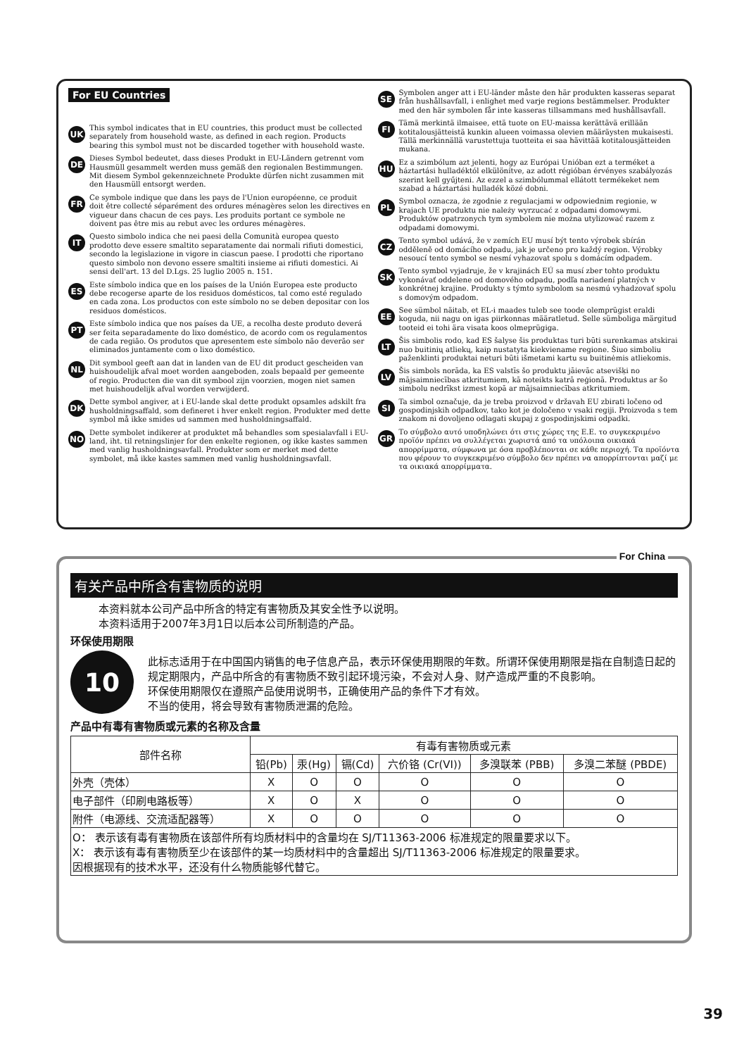For EU Countries
UK
This symbol indicates that in EU countries, this product must be collected separately from household waste, as defined in each region. Products bearing this symbol must not be discarded together with household waste.
DE
Dieses Symbol bedeutet, dass dieses Produkt in EU-Ländern getrennt vom Hausmüll gesammelt werden muss gemäß den regionalen Bestimmungen. Mit diesem Symbol gekennzeichnete Produkte dürfen nicht zusammen mit den Hausmüll entsorgt werden.
FR
Ce symbole indique que dans les pays de l'Union européenne, ce produit doit être collecté séparément des ordures ménagères selon les directives en vigueur dans chacun de ces pays. Les produits portant ce symbole ne doivent pas être mis au rebut avec les ordures ménagères.
IT
Questo simbolo indica che nei paesi della Comunità europea questo prodotto deve essere smaltito separatamente dai normali rifiuti domestici, secondo la legislazione in vigore in ciascun paese. I prodotti che riportano questo simbolo non devono essere smaltiti insieme ai rifiuti domestici. Ai sensi dell'art. 13 del D.Lgs. 25 luglio 2005 n. 151.
ES
Este símbolo indica que en los países de la Unión Europea este producto debe recogerse aparte de los residuos domésticos, tal como esté regulado en cada zona. Los productos con este símbolo no se deben depositar con los residuos domésticos.
PT
Este símbolo indica que nos países da UE, a recolha deste produto deverá ser feita separadamente do lixo doméstico, de acordo com os regulamentos de cada região. Os produtos que apresentem este símbolo não deverão ser eliminados juntamente com o lixo doméstico.
NL
Dit symbool geeft aan dat in landen van de EU dit product gescheiden van huishoudelijk afval moet worden aangeboden, zoals bepaald per gemeente of regio. Producten die van dit symbool zijn voorzien, mogen niet samen met huishoudelijk afval worden verwijderd.
DK
Dette symbol angiver, at i EU-lande skal dette produkt opsamles adskilt fra husholdningsaffald, som defineret i hver enkelt region. Produkter med dette symbol må ikke smides ud sammen med husholdningsaffald.
NO
Dette symbolet indikerer at produktet må behandles som spesialavfall i EU-land, iht. til retningslinjer for den enkelte regionen, og ikke kastes sammen med vanlig husholdningsavfall. Produkter som er merket med dette symbolet, må ikke kastes sammen med vanlig husholdningsavfall.
SE
Symbolen anger att i EU-länder måste den här produkten kasseras separat från hushållsavfall, i enlighet med varje regions bestämmelser. Produkter med den här symbolen får inte kasseras tillsammans med hushållsavfall.
FI
Tämä merkintä ilmaisee, että tuote on EU-maissa kerättävä erillään kotitalousjätteistä kunkin alueen voimassa olevien määräysten mukaisesti. Tällä merkinnällä varustettuja tuotteita ei saa hävittää kotitalousjätteiden mukana.
HU
Ez a szimbólum azt jelenti, hogy az Európai Unióban ezt a terméket a háztartási hulladéktól elkülönítve, az adott régióban érvényes szabályozás szerint kell gyűjteni. Az ezzel a szimbólummal ellátott termékeket nem szabad a háztartási hulladék közé dobni.
PL
Symbol oznacza, że zgodnie z regulacjami w odpowiednim regionie, w krajach UE produktu nie należy wyrzucać z odpadami domowymi. Produktów opatrzonych tym symbolem nie można utylizować razem z odpadami domowymi.
CZ
Tento symbol udává, že v zemích EU musí být tento výrobek sbírán odděleně od domácího odpadu, jak je určeno pro každý region. Výrobky nesoucí tento symbol se nesmí vyhazovat spolu s domácím odpadem.
SK
Tento symbol vyjadruje, že v krajinách EÚ sa musí zber tohto produktu vykonávať oddelene od domového odpadu, podľa nariadení platných v konkrétnej krajine. Produkty s týmto symbolom sa nesmú vyhadzovať spolu s domovým odpadom.
EE
See sümbol näitab, et EL-i maades tuleb see toode olemprügist eraldi koguda, nii nagu on igas piirkonnas määratletud. Selle sümboliga märgitud tooteid ei tohi ära visata koos olmeprügiga.
LT
Šis simbolis rodo, kad ES šalyse šis produktas turi būti surenkamas atskirai nuo buitinių atliekų, kaip nustatyta kiekviename regione. Šiuo simboliu paženklinti produktai neturi būti išmetami kartu su buitinėmis atliekomis.
LV
Šis simbols norāda, ka ES valstīs šo produktu jāievāc atsevišķi no mājsaimniecības atkritumiem, kā noteikts katrā reģionā. Produktus ar šo simbolu nedrīkst izmest kopā ar mājsaimniecības atkritumiem.
SI
Ta simbol označuje, da je treba proizvod v državah EU zbirati ločeno od gospodinjskih odpadkov, tako kot je določeno v vsaki regiji. Proizvoda s tem znakom ni dovoljeno odlagati skupaj z gospodinjskimi odpadki.
GR
Το σύμβολο αυτό υποδηλώνει ότι στις χώρες της Ε.Ε. το συγκεκριμένο προϊόν πρέπει να συλλέγεται χωριστά από τα υπόλοιπα οικιακά απορρίμματα, σύμφωνα με όσα προβλέπονται σε κάθε περιοχή. Τα προϊόντα που φέρουν το συγκεκριμένο σύμβολο δεν πρέπει να απορρίπτονται μαζί με τα οικιακά απορρίμματα.
For China
有关产品中所含有害物质的说明
本资料就本公司产品中所含的特定有害物质及其安全性予以说明。
本资料适用于2007年3月1日以后本公司所制造的产品。
环保使用期限
10
此标志适用于在中国国内销售的电子信息产品，表示环保使用期限的年数。所谓环保使用期限是指在自制造日起的规定期限内，产品中所含的有害物质不致引起环境污染，不会对人身、财产造成严重的不良影响。
环保使用期限仅在遵照产品使用说明书，正确使用产品的条件下才有效。
不当的使用，将会导致有害物质泄漏的危险。
产品中有毒有害物质或元素的名称及含量
| 部件名称 | 有毒有害物质或元素 | | | | | |
| --- | --- | --- | --- | --- | --- | --- |
| | 铅(Pb) | 汞(Hg) | 镉(Cd) | 六价铬 (Cr(VI)) | 多溴联苯 (PBB) | 多溴二苯醚 (PBDE) |
| 外壳（壳体） | X | O | O | O | O | O |
| 电子部件（印刷电路板等） | X | O | X | O | O | O |
| 附件（电源线、交流适配器等） | X | O | O | O | O | O |
| O： 表示该有毒有害物质在该部件所有均质材料中的含量均在 SJ/T11363-2006 标准规定的限量要求以下。 X： 表示该有毒有害物质至少在该部件的某一均质材料中的含量超出 SJ/T11363-2006 标准规定的限量要求。 因根据现有的技术水平，还没有什么物质能够代替它。 | | | | | | |
39